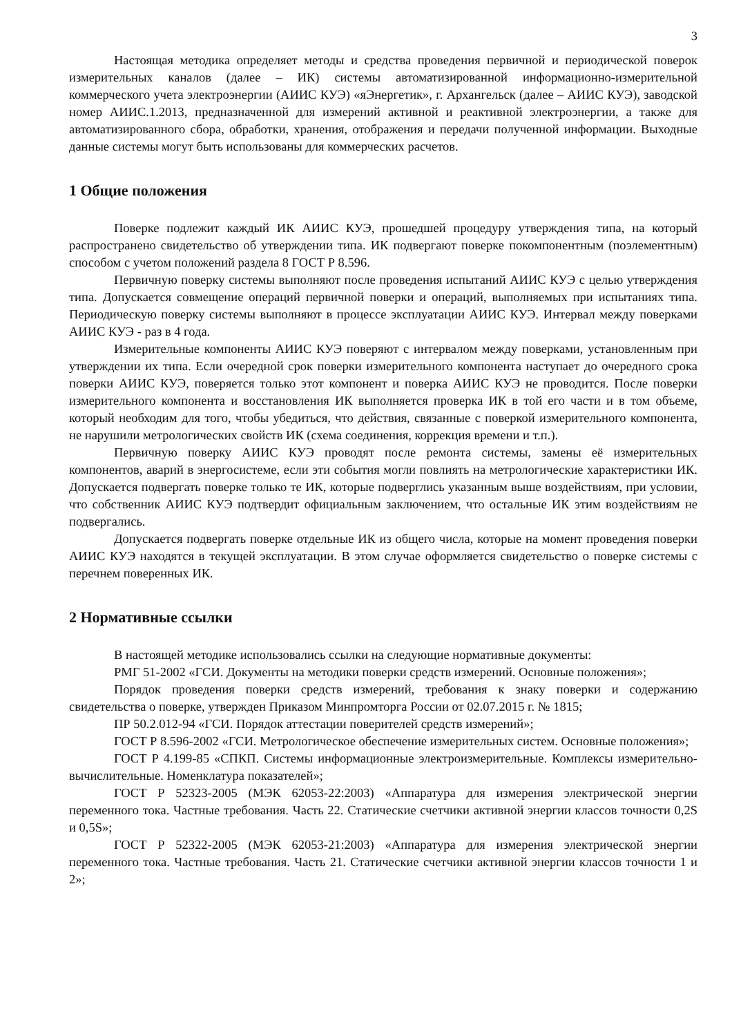3
Настоящая методика определяет методы и средства проведения первичной и периодической поверок измерительных каналов (далее – ИК) системы автоматизированной информационно-измерительной коммерческого учета электроэнергии (АИИС КУЭ) «яЭнергетик», г. Архангельск (далее – АИИС КУЭ), заводской номер АИИС.1.2013, предназначенной для измерений активной и реактивной электроэнергии, а также для автоматизированного сбора, обработки, хранения, отображения и передачи полученной информации. Выходные данные системы могут быть использованы для коммерческих расчетов.
1 Общие положения
Поверке подлежит каждый ИК АИИС КУЭ, прошедшей процедуру утверждения типа, на который распространено свидетельство об утверждении типа. ИК подвергают поверке покомпонентным (поэлементным) способом с учетом положений раздела 8 ГОСТ Р 8.596.
Первичную поверку системы выполняют после проведения испытаний АИИС КУЭ с целью утверждения типа. Допускается совмещение операций первичной поверки и операций, выполняемых при испытаниях типа. Периодическую поверку системы выполняют в процессе эксплуатации АИИС КУЭ. Интервал между поверками АИИС КУЭ - раз в 4 года.
Измерительные компоненты АИИС КУЭ поверяют с интервалом между поверками, установленным при утверждении их типа. Если очередной срок поверки измерительного компонента наступает до очередного срока поверки АИИС КУЭ, поверяется только этот компонент и поверка АИИС КУЭ не проводится. После поверки измерительного компонента и восстановления ИК выполняется проверка ИК в той его части и в том объеме, который необходим для того, чтобы убедиться, что действия, связанные с поверкой измерительного компонента, не нарушили метрологических свойств ИК (схема соединения, коррекция времени и т.п.).
Первичную поверку АИИС КУЭ проводят после ремонта системы, замены её измерительных компонентов, аварий в энергосистеме, если эти события могли повлиять на метрологические характеристики ИК. Допускается подвергать поверке только те ИК, которые подверглись указанным выше воздействиям, при условии, что собственник АИИС КУЭ подтвердит официальным заключением, что остальные ИК этим воздействиям не подвергались.
Допускается подвергать поверке отдельные ИК из общего числа, которые на момент проведения поверки АИИС КУЭ находятся в текущей эксплуатации. В этом случае оформляется свидетельство о поверке системы с перечнем поверенных ИК.
2 Нормативные ссылки
В настоящей методике использовались ссылки на следующие нормативные документы:
РМГ 51-2002 «ГСИ. Документы на методики поверки средств измерений. Основные положения»;
Порядок проведения поверки средств измерений, требования к знаку поверки и содержанию свидетельства о поверке, утвержден Приказом Минпромторга России от 02.07.2015 г. № 1815;
ПР 50.2.012-94 «ГСИ. Порядок аттестации поверителей средств измерений»;
ГОСТ Р 8.596-2002 «ГСИ. Метрологическое обеспечение измерительных систем. Основные положения»;
ГОСТ Р 4.199-85 «СПКП. Системы информационные электроизмерительные. Комплексы измерительно-вычислительные. Номенклатура показателей»;
ГОСТ Р 52323-2005 (МЭК 62053-22:2003) «Аппаратура для измерения электрической энергии переменного тока. Частные требования. Часть 22. Статические счетчики активной энергии классов точности 0,2S и 0,5S»;
ГОСТ Р 52322-2005 (МЭК 62053-21:2003) «Аппаратура для измерения электрической энергии переменного тока. Частные требования. Часть 21. Статические счетчики активной энергии классов точности 1 и 2»;